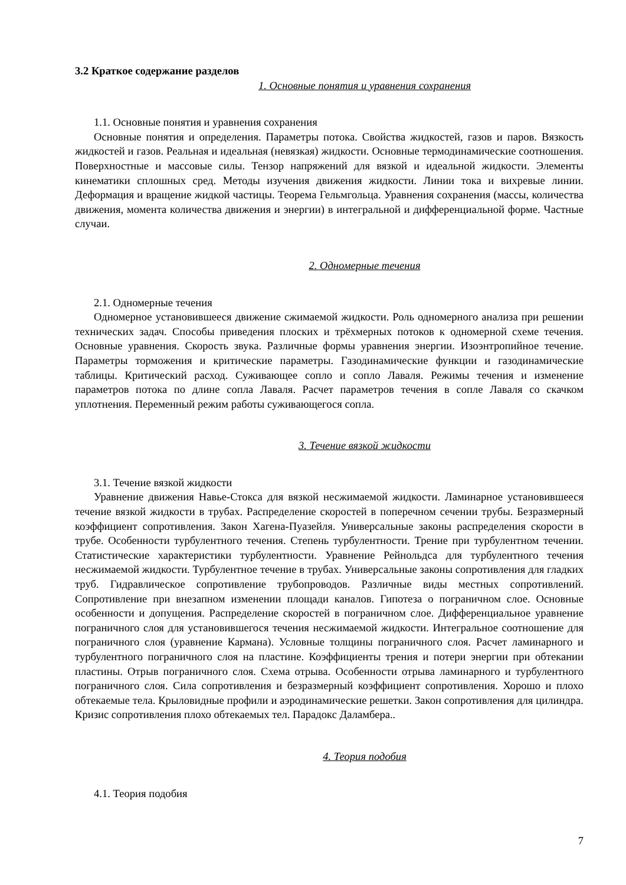3.2 Краткое содержание разделов
1. Основные понятия и уравнения сохранения
1.1. Основные понятия и уравнения сохранения
Основные понятия и определения. Параметры потока. Свойства жидкостей, газов и паров. Вязкость жидкостей и газов. Реальная и идеальная (невязкая) жидкости. Основные термодинамические соотношения. Поверхностные и массовые силы. Тензор напряжений для вязкой и идеальной жидкости. Элементы кинематики сплошных сред. Методы изучения движения жидкости. Линии тока и вихревые линии. Деформация и вращение жидкой частицы. Теорема Гельмгольца. Уравнения сохранения (массы, количества движения, момента количества движения и энергии) в интегральной и дифференциальной форме. Частные случаи.
2. Одномерные течения
2.1. Одномерные течения
Одномерное установившееся движение сжимаемой жидкости. Роль одномерного анализа при решении технических задач. Способы приведения плоских и трёхмерных потоков к одномерной схеме течения. Основные уравнения. Скорость звука. Различные формы уравнения энергии. Изоэнтропийное течение. Параметры торможения и критические параметры. Газодинамические функции и газодинамические таблицы. Критический расход. Суживающее сопло и сопло Лаваля. Режимы течения и изменение параметров потока по длине сопла Лаваля. Расчет параметров течения в сопле Лаваля со скачком уплотнения. Переменный режим работы суживающегося сопла.
3. Течение вязкой жидкости
3.1. Течение вязкой жидкости
Уравнение движения Навье-Стокса для вязкой несжимаемой жидкости. Ламинарное установившееся течение вязкой жидкости в трубах. Распределение скоростей в поперечном сечении трубы. Безразмерный коэффициент сопротивления. Закон Хагена-Пуазейля. Универсальные законы распределения скорости в трубе. Особенности турбулентного течения. Степень турбулентности. Трение при турбулентном течении. Статистические характеристики турбулентности. Уравнение Рейнольдса для турбулентного течения несжимаемой жидкости. Турбулентное течение в трубах. Универсальные законы сопротивления для гладких труб. Гидравлическое сопротивление трубопроводов. Различные виды местных сопротивлений. Сопротивление при внезапном изменении площади каналов. Гипотеза о пограничном слое. Основные особенности и допущения. Распределение скоростей в пограничном слое. Дифференциальное уравнение пограничного слоя для установившегося течения несжимаемой жидкости. Интегральное соотношение для пограничного слоя (уравнение Кармана). Условные толщины пограничного слоя. Расчет ламинарного и турбулентного пограничного слоя на пластине. Коэффициенты трения и потери энергии при обтекании пластины. Отрыв пограничного слоя. Схема отрыва. Особенности отрыва ламинарного и турбулентного пограничного слоя. Сила сопротивления и безразмерный коэффициент сопротивления. Хорошо и плохо обтекаемые тела. Крыловидные профили и аэродинамические решетки. Закон сопротивления для цилиндра. Кризис сопротивления плохо обтекаемых тел. Парадокс Даламбера..
4. Теория подобия
4.1. Теория подобия
7